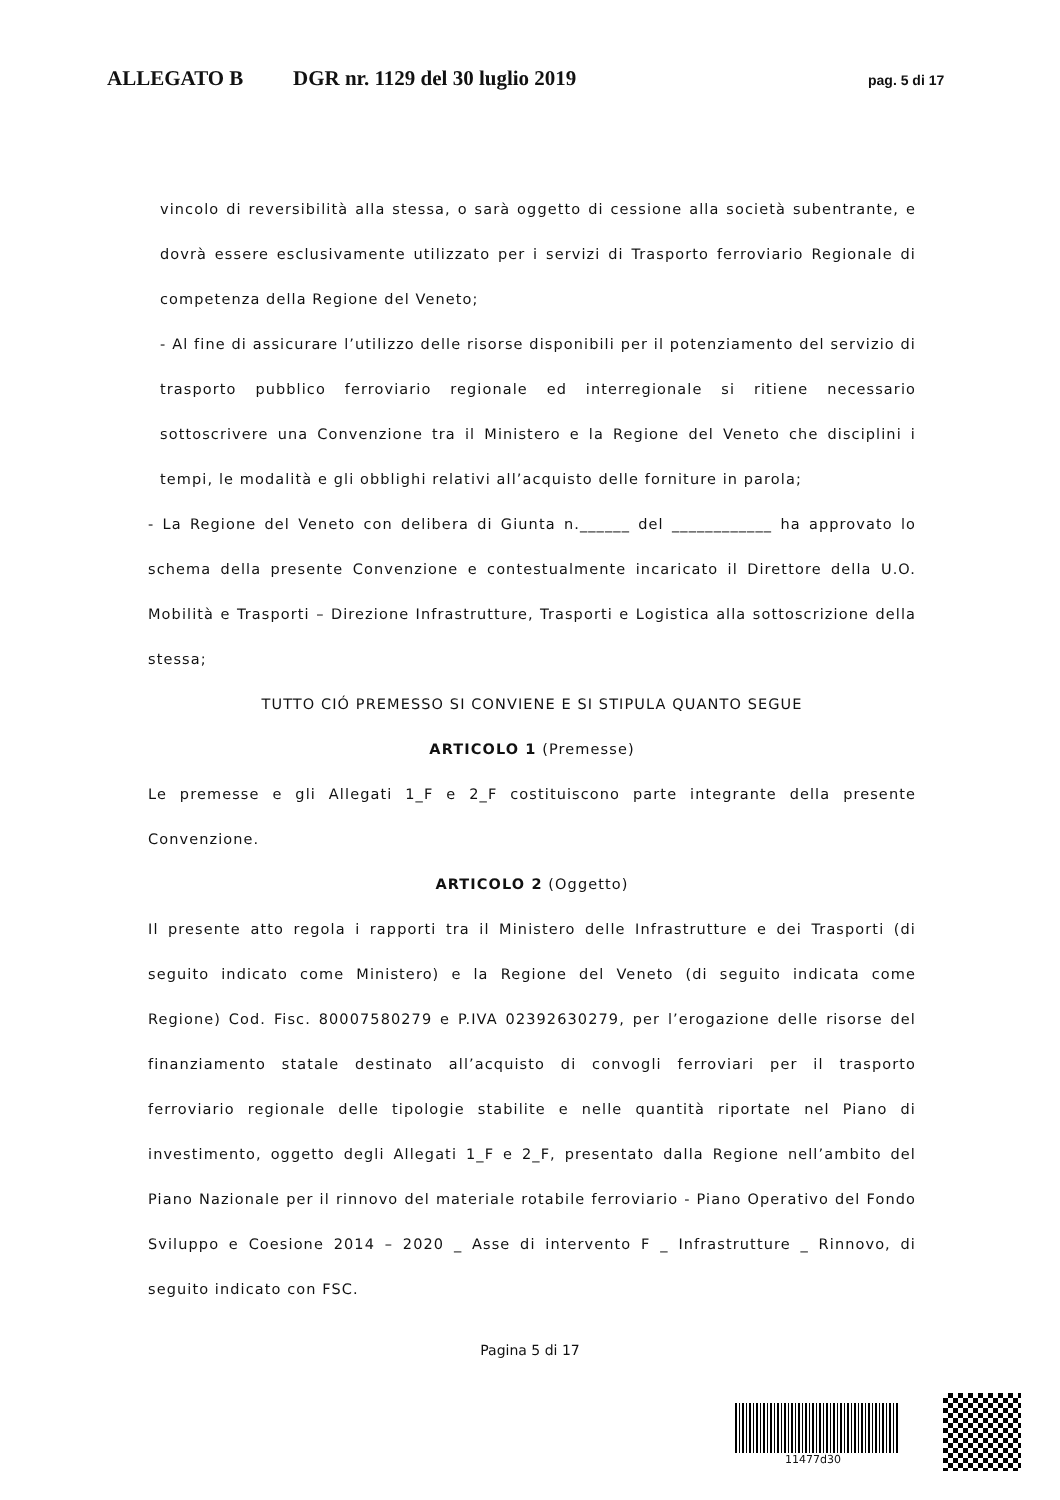ALLEGATO B DGR nr. 1129 del 30 luglio 2019 pag. 5 di 17
vincolo di reversibilità alla stessa, o sarà oggetto di cessione alla società subentrante, e dovrà essere esclusivamente utilizzato per i servizi di Trasporto ferroviario Regionale di competenza della Regione del Veneto;
- Al fine di assicurare l’utilizzo delle risorse disponibili per il potenziamento del servizio di trasporto pubblico ferroviario regionale ed interregionale si ritiene necessario sottoscrivere una Convenzione tra il Ministero e la Regione del Veneto che disciplini i tempi, le modalità e gli obblighi relativi all’acquisto delle forniture in parola;
- La Regione del Veneto con delibera di Giunta n.______ del ____________ ha approvato lo schema della presente Convenzione e contestualmente incaricato il Direttore della U.O. Mobilità e Trasporti – Direzione Infrastrutture, Trasporti e Logistica alla sottoscrizione della stessa;
TUTTO CIÓ PREMESSO SI CONVIENE E SI STIPULA QUANTO SEGUE
ARTICOLO 1 (Premesse)
Le premesse e gli Allegati 1_F e 2_F costituiscono parte integrante della presente Convenzione.
ARTICOLO 2 (Oggetto)
Il presente atto regola i rapporti tra il Ministero delle Infrastrutture e dei Trasporti (di seguito indicato come Ministero) e la Regione del Veneto (di seguito indicata come Regione) Cod. Fisc. 80007580279 e P.IVA 02392630279, per l’erogazione delle risorse del finanziamento statale destinato all’acquisto di convogli ferroviari per il trasporto ferroviario regionale delle tipologie stabilite e nelle quantità riportate nel Piano di investimento, oggetto degli Allegati 1_F e 2_F, presentato dalla Regione nell’ambito del Piano Nazionale per il rinnovo del materiale rotabile ferroviario - Piano Operativo del Fondo Sviluppo e Coesione 2014 – 2020 _ Asse di intervento F _ Infrastrutture _ Rinnovo, di seguito indicato con FSC.
Pagina 5 di 17
11477d30